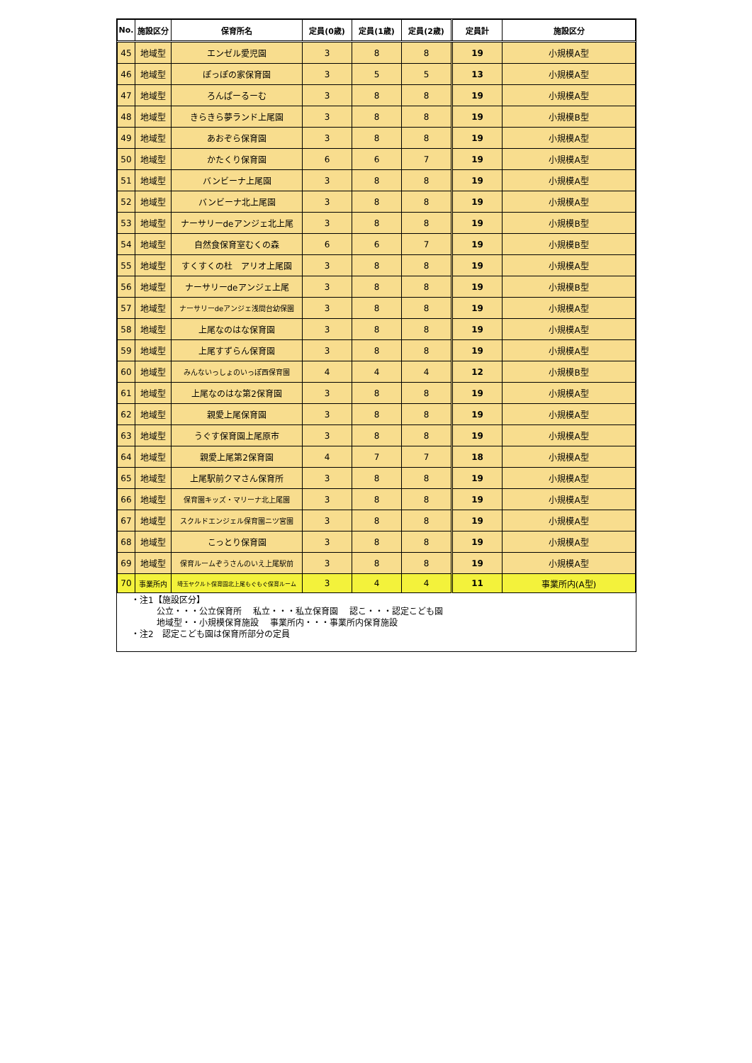| No. | 施設区分 | 保育所名 | 定員(0歳) | 定員(1歳) | 定員(2歳) | 定員計 | 施設区分 |
| --- | --- | --- | --- | --- | --- | --- | --- |
| 45 | 地域型 | エンゼル愛児園 | 3 | 8 | 8 | 19 | 小規模A型 |
| 46 | 地域型 | ぽっぽの家保育園 | 3 | 5 | 5 | 13 | 小規模A型 |
| 47 | 地域型 | ろんぱーるーむ | 3 | 8 | 8 | 19 | 小規模A型 |
| 48 | 地域型 | きらきら夢ランド上尾園 | 3 | 8 | 8 | 19 | 小規模B型 |
| 49 | 地域型 | あおぞら保育園 | 3 | 8 | 8 | 19 | 小規模A型 |
| 50 | 地域型 | かたくり保育園 | 6 | 6 | 7 | 19 | 小規模A型 |
| 51 | 地域型 | バンビーナ上尾園 | 3 | 8 | 8 | 19 | 小規模A型 |
| 52 | 地域型 | バンビーナ北上尾園 | 3 | 8 | 8 | 19 | 小規模A型 |
| 53 | 地域型 | ナーサリーdeアンジェ北上尾 | 3 | 8 | 8 | 19 | 小規模B型 |
| 54 | 地域型 | 自然食保育室むくの森 | 6 | 6 | 7 | 19 | 小規模B型 |
| 55 | 地域型 | すくすくの杜 アリオ上尾園 | 3 | 8 | 8 | 19 | 小規模A型 |
| 56 | 地域型 | ナーサリーdeアンジェ上尾 | 3 | 8 | 8 | 19 | 小規模B型 |
| 57 | 地域型 | ナーサリーdeアンジェ浅間台幼保園 | 3 | 8 | 8 | 19 | 小規模A型 |
| 58 | 地域型 | 上尾なのはな保育園 | 3 | 8 | 8 | 19 | 小規模A型 |
| 59 | 地域型 | 上尾すずらん保育園 | 3 | 8 | 8 | 19 | 小規模A型 |
| 60 | 地域型 | みんないっしょのいっぽ西保育園 | 4 | 4 | 4 | 12 | 小規模B型 |
| 61 | 地域型 | 上尾なのはな第2保育園 | 3 | 8 | 8 | 19 | 小規模A型 |
| 62 | 地域型 | 親愛上尾保育園 | 3 | 8 | 8 | 19 | 小規模A型 |
| 63 | 地域型 | うぐす保育園上尾原市 | 3 | 8 | 8 | 19 | 小規模A型 |
| 64 | 地域型 | 親愛上尾第2保育園 | 4 | 7 | 7 | 18 | 小規模A型 |
| 65 | 地域型 | 上尾駅前クマさん保育所 | 3 | 8 | 8 | 19 | 小規模A型 |
| 66 | 地域型 | 保育園キッズ・マリーナ北上尾園 | 3 | 8 | 8 | 19 | 小規模A型 |
| 67 | 地域型 | スクルドエンジェル保育園ニツ宮園 | 3 | 8 | 8 | 19 | 小規模A型 |
| 68 | 地域型 | こっとり保育園 | 3 | 8 | 8 | 19 | 小規模A型 |
| 69 | 地域型 | 保育ルームぞうさんのいえ上尾駅前 | 3 | 8 | 8 | 19 | 小規模A型 |
| 70 | 事業所内 | 埼玉ヤクルト保育園北上尾もぐもぐ保育ルーム | 3 | 4 | 4 | 11 | 事業所内(A型) |
・注1【施設区分】
公立・・・公立保育所　 私立・・・私立保育園　 認こ・・・認定こども園
地域型・・小規模保育施設　 事業所内・・・事業所内保育施設
・注2　認定こども園は保育所部分の定員